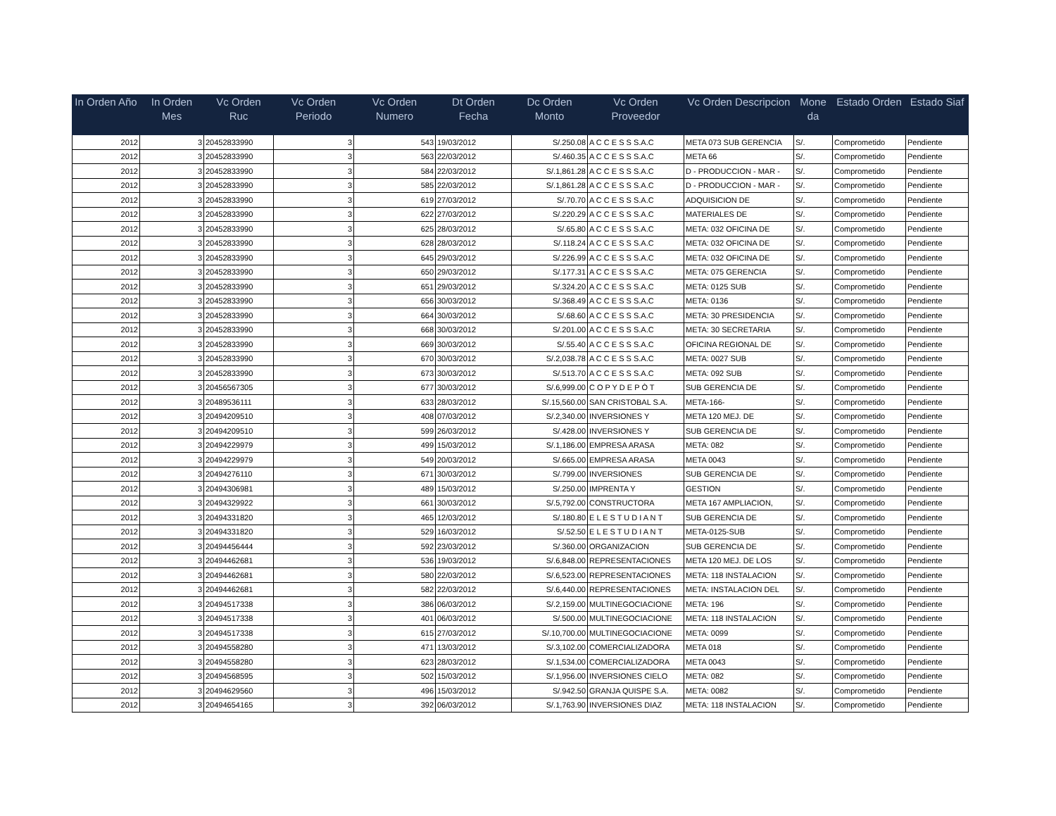| In Orden Año | In Orden Mes | Vc Orden Ruc | Vc Orden Periodo | Vc Orden Numero | Dt Orden Fecha | Dc Orden Monto | Vc Orden Proveedor | Vc Orden Descripcion | Mone da | Estado Orden | Estado Siaf |
| --- | --- | --- | --- | --- | --- | --- | --- | --- | --- | --- | --- |
| 2012 | 3 | 20452833990 | 3 | 543 | 19/03/2012 | S/.250.08 | A C C E S S S.A.C | META 073 SUB GERENCIA | S/. | Comprometido | Pendiente |
| 2012 | 3 | 20452833990 | 3 | 563 | 22/03/2012 | S/.460.35 | A C C E S S S.A.C | META 66 | S/. | Comprometido | Pendiente |
| 2012 | 3 | 20452833990 | 3 | 584 | 22/03/2012 | S/.1,861.28 | A C C E S S S.A.C | D - PRODUCCION - MAR - | S/. | Comprometido | Pendiente |
| 2012 | 3 | 20452833990 | 3 | 585 | 22/03/2012 | S/.1,861.28 | A C C E S S S.A.C | D - PRODUCCION - MAR - | S/. | Comprometido | Pendiente |
| 2012 | 3 | 20452833990 | 3 | 619 | 27/03/2012 | S/.70.70 | A C C E S S S.A.C | ADQUISICION DE | S/. | Comprometido | Pendiente |
| 2012 | 3 | 20452833990 | 3 | 622 | 27/03/2012 | S/.220.29 | A C C E S S S.A.C | MATERIALES DE | S/. | Comprometido | Pendiente |
| 2012 | 3 | 20452833990 | 3 | 625 | 28/03/2012 | S/.65.80 | A C C E S S S.A.C | META: 032 OFICINA DE | S/. | Comprometido | Pendiente |
| 2012 | 3 | 20452833990 | 3 | 628 | 28/03/2012 | S/.118.24 | A C C E S S S.A.C | META: 032 OFICINA DE | S/. | Comprometido | Pendiente |
| 2012 | 3 | 20452833990 | 3 | 645 | 29/03/2012 | S/.226.99 | A C C E S S S.A.C | META: 032 OFICINA DE | S/. | Comprometido | Pendiente |
| 2012 | 3 | 20452833990 | 3 | 650 | 29/03/2012 | S/.177.31 | A C C E S S S.A.C | META: 075 GERENCIA | S/. | Comprometido | Pendiente |
| 2012 | 3 | 20452833990 | 3 | 651 | 29/03/2012 | S/.324.20 | A C C E S S S.A.C | META: 0125 SUB | S/. | Comprometido | Pendiente |
| 2012 | 3 | 20452833990 | 3 | 656 | 30/03/2012 | S/.368.49 | A C C E S S S.A.C | META: 0136 | S/. | Comprometido | Pendiente |
| 2012 | 3 | 20452833990 | 3 | 664 | 30/03/2012 | S/.68.60 | A C C E S S S.A.C | META: 30 PRESIDENCIA | S/. | Comprometido | Pendiente |
| 2012 | 3 | 20452833990 | 3 | 668 | 30/03/2012 | S/.201.00 | A C C E S S S.A.C | META: 30 SECRETARIA | S/. | Comprometido | Pendiente |
| 2012 | 3 | 20452833990 | 3 | 669 | 30/03/2012 | S/.55.40 | A C C E S S S.A.C | OFICINA REGIONAL DE | S/. | Comprometido | Pendiente |
| 2012 | 3 | 20452833990 | 3 | 670 | 30/03/2012 | S/.2,038.78 | A C C E S S S.A.C | META: 0027 SUB | S/. | Comprometido | Pendiente |
| 2012 | 3 | 20452833990 | 3 | 673 | 30/03/2012 | S/.513.70 | A C C E S S S.A.C | META: 092 SUB | S/. | Comprometido | Pendiente |
| 2012 | 3 | 20456567305 | 3 | 677 | 30/03/2012 | S/.6,999.00 | C O P Y D E P Ò T | SUB GERENCIA DE | S/. | Comprometido | Pendiente |
| 2012 | 3 | 20489536111 | 3 | 633 | 28/03/2012 | S/.15,560.00 | SAN CRISTOBAL S.A. | META-166- | S/. | Comprometido | Pendiente |
| 2012 | 3 | 20494209510 | 3 | 408 | 07/03/2012 | S/.2,340.00 | INVERSIONES Y | META 120 MEJ. DE | S/. | Comprometido | Pendiente |
| 2012 | 3 | 20494209510 | 3 | 599 | 26/03/2012 | S/.428.00 | INVERSIONES Y | SUB GERENCIA DE | S/. | Comprometido | Pendiente |
| 2012 | 3 | 20494229979 | 3 | 499 | 15/03/2012 | S/.1,186.00 | EMPRESA ARASA | META: 082 | S/. | Comprometido | Pendiente |
| 2012 | 3 | 20494229979 | 3 | 549 | 20/03/2012 | S/.665.00 | EMPRESA ARASA | META 0043 | S/. | Comprometido | Pendiente |
| 2012 | 3 | 20494276110 | 3 | 671 | 30/03/2012 | S/.799.00 | INVERSIONES | SUB GERENCIA DE | S/. | Comprometido | Pendiente |
| 2012 | 3 | 20494306981 | 3 | 489 | 15/03/2012 | S/.250.00 | IMPRENTA Y | GESTION | S/. | Comprometido | Pendiente |
| 2012 | 3 | 20494329922 | 3 | 661 | 30/03/2012 | S/.5,792.00 | CONSTRUCTORA | META 167 AMPLIACION, | S/. | Comprometido | Pendiente |
| 2012 | 3 | 20494331820 | 3 | 465 | 12/03/2012 | S/.180.80 | E L E S T U D I A N T | SUB GERENCIA DE | S/. | Comprometido | Pendiente |
| 2012 | 3 | 20494331820 | 3 | 529 | 16/03/2012 | S/.52.50 | E L E S T U D I A N T | META-0125-SUB | S/. | Comprometido | Pendiente |
| 2012 | 3 | 20494456444 | 3 | 592 | 23/03/2012 | S/.360.00 | ORGANIZACION | SUB GERENCIA DE | S/. | Comprometido | Pendiente |
| 2012 | 3 | 20494462681 | 3 | 536 | 19/03/2012 | S/.6,848.00 | REPRESENTACIONES | META 120 MEJ. DE LOS | S/. | Comprometido | Pendiente |
| 2012 | 3 | 20494462681 | 3 | 580 | 22/03/2012 | S/.6,523.00 | REPRESENTACIONES | META: 118 INSTALACION | S/. | Comprometido | Pendiente |
| 2012 | 3 | 20494462681 | 3 | 582 | 22/03/2012 | S/.6,440.00 | REPRESENTACIONES | META: INSTALACION DEL | S/. | Comprometido | Pendiente |
| 2012 | 3 | 20494517338 | 3 | 386 | 06/03/2012 | S/.2,159.00 | MULTINEGOCIACIONE | META: 196 | S/. | Comprometido | Pendiente |
| 2012 | 3 | 20494517338 | 3 | 401 | 06/03/2012 | S/.500.00 | MULTINEGOCIACIONE | META: 118 INSTALACION | S/. | Comprometido | Pendiente |
| 2012 | 3 | 20494517338 | 3 | 615 | 27/03/2012 | S/.10,700.00 | MULTINEGOCIACIONE | META: 0099 | S/. | Comprometido | Pendiente |
| 2012 | 3 | 20494558280 | 3 | 471 | 13/03/2012 | S/.3,102.00 | COMERCIALIZADORA | META 018 | S/. | Comprometido | Pendiente |
| 2012 | 3 | 20494558280 | 3 | 623 | 28/03/2012 | S/.1,534.00 | COMERCIALIZADORA | META 0043 | S/. | Comprometido | Pendiente |
| 2012 | 3 | 20494568595 | 3 | 502 | 15/03/2012 | S/.1,956.00 | INVERSIONES CIELO | META: 082 | S/. | Comprometido | Pendiente |
| 2012 | 3 | 20494629560 | 3 | 496 | 15/03/2012 | S/.942.50 | GRANJA QUISPE S.A. | META: 0082 | S/. | Comprometido | Pendiente |
| 2012 | 3 | 20494654165 | 3 | 392 | 06/03/2012 | S/.1,763.90 | INVERSIONES DIAZ | META: 118 INSTALACION | S/. | Comprometido | Pendiente |